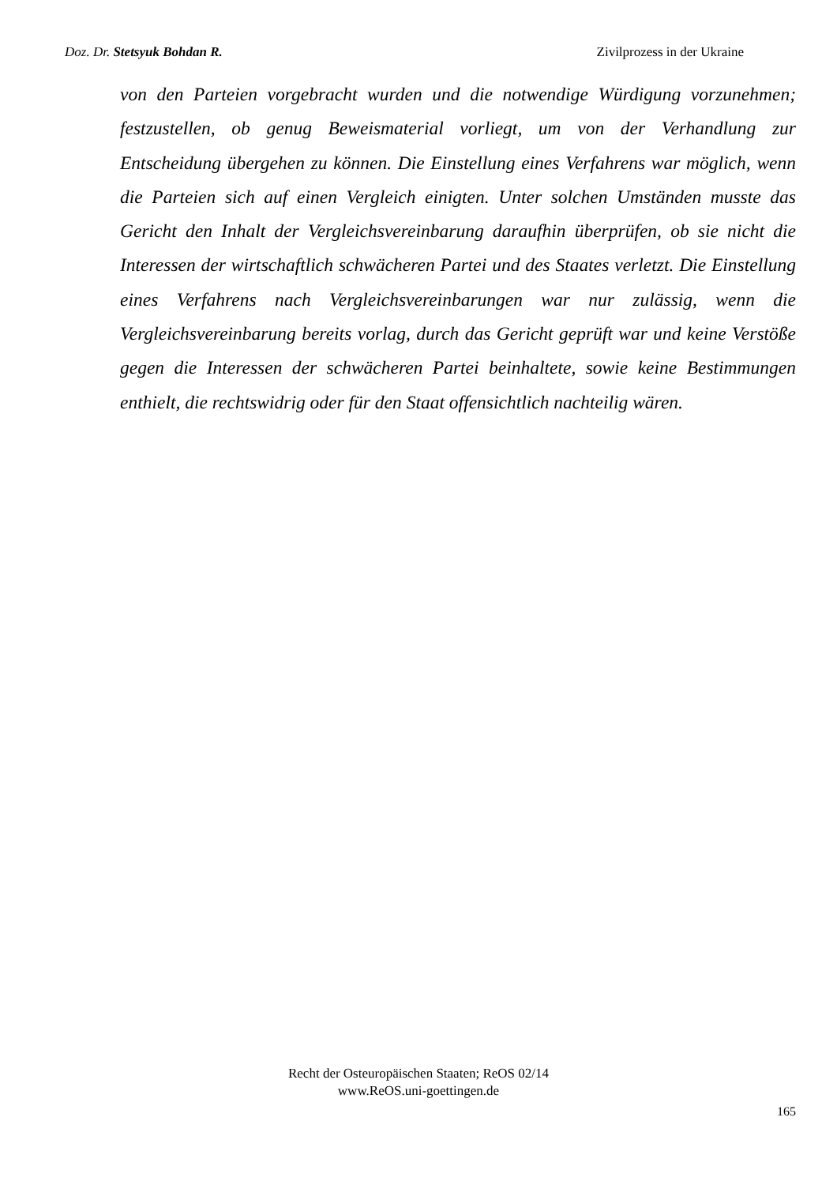Doz. Dr. Stetsyuk Bohdan R. Zivilprozess in der Ukraine
von den Parteien vorgebracht wurden und die notwendige Würdigung vorzunehmen; festzustellen, ob genug Beweismaterial vorliegt, um von der Verhandlung zur Entscheidung übergehen zu können. Die Einstellung eines Verfahrens war möglich, wenn die Parteien sich auf einen Vergleich einigten. Unter solchen Umständen musste das Gericht den Inhalt der Vergleichsvereinbarung daraufhin überprüfen, ob sie nicht die Interessen der wirtschaftlich schwächeren Partei und des Staates verletzt. Die Einstellung eines Verfahrens nach Vergleichsvereinbarungen war nur zulässig, wenn die Vergleichsvereinbarung bereits vorlag, durch das Gericht geprüft war und keine Verstöße gegen die Interessen der schwächeren Partei beinhaltete, sowie keine Bestimmungen enthielt, die rechtswidrig oder für den Staat offensichtlich nachteilig wären.
Recht der Osteuropäischen Staaten; ReOS 02/14
www.ReOS.uni-goettingen.de
165